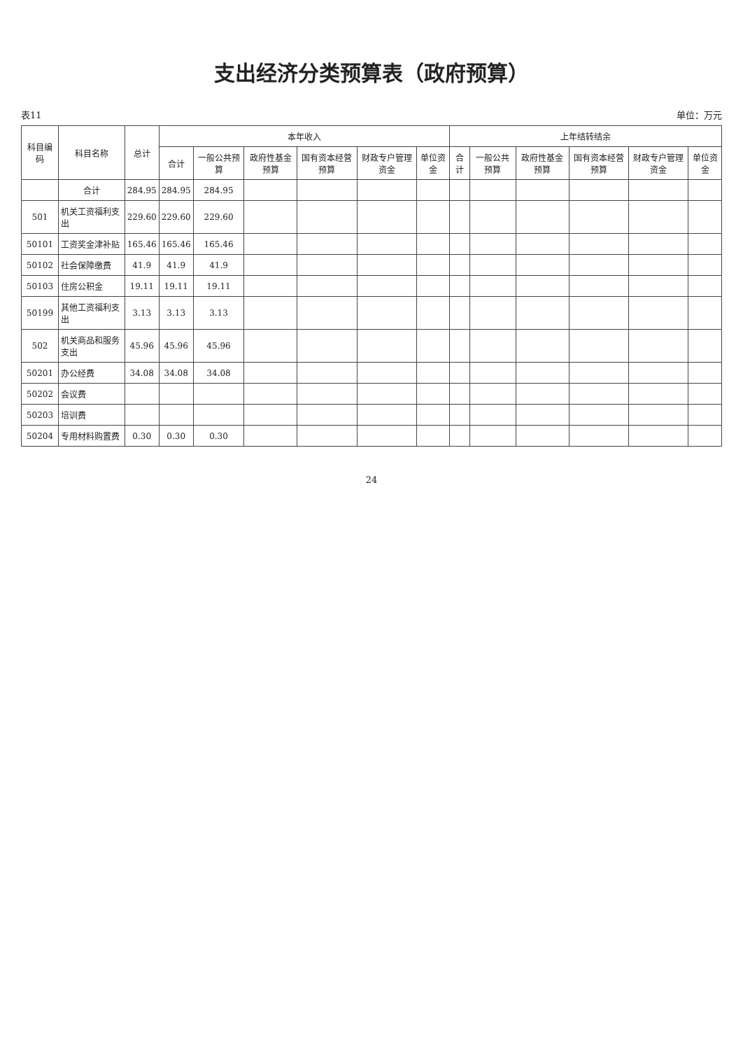支出经济分类预算表（政府预算）
表11 单位：万元
| 科目编码 | 科目名称 | 总计 | 本年收入 | | | | | | 上年结转结余 | | | | | |
| --- | --- | --- | --- | --- | --- | --- | --- | --- | --- | --- | --- | --- | --- | --- |
| | | | 合计 | 一般公共预算 | 政府性基金预算 | 国有资本经营预算 | 财政专户管理资金 | 单位资金 | 合计 | 一般公共预算 | 政府性基金预算 | 国有资本经营预算 | 财政专户管理资金 | 单位资金 |
| | 合计 | 284.95 | 284.95 | 284.95 | | | | | | | | | | |
| 501 | 机关工资福利支出 | 229.60 | 229.60 | 229.60 | | | | | | | | | | |
| 50101 | 工资奖金津补贴 | 165.46 | 165.46 | 165.46 | | | | | | | | | | |
| 50102 | 社会保障缴费 | 41.9 | 41.9 | 41.9 | | | | | | | | | | |
| 50103 | 住房公积金 | 19.11 | 19.11 | 19.11 | | | | | | | | | | |
| 50199 | 其他工资福利支出 | 3.13 | 3.13 | 3.13 | | | | | | | | | | |
| 502 | 机关商品和服务支出 | 45.96 | 45.96 | 45.96 | | | | | | | | | | |
| 50201 | 办公经费 | 34.08 | 34.08 | 34.08 | | | | | | | | | | |
| 50202 | 会议费 | | | | | | | | | | | | | |
| 50203 | 培训费 | | | | | | | | | | | | | |
| 50204 | 专用材料购置费 | 0.30 | 0.30 | 0.30 | | | | | | | | | | |
24